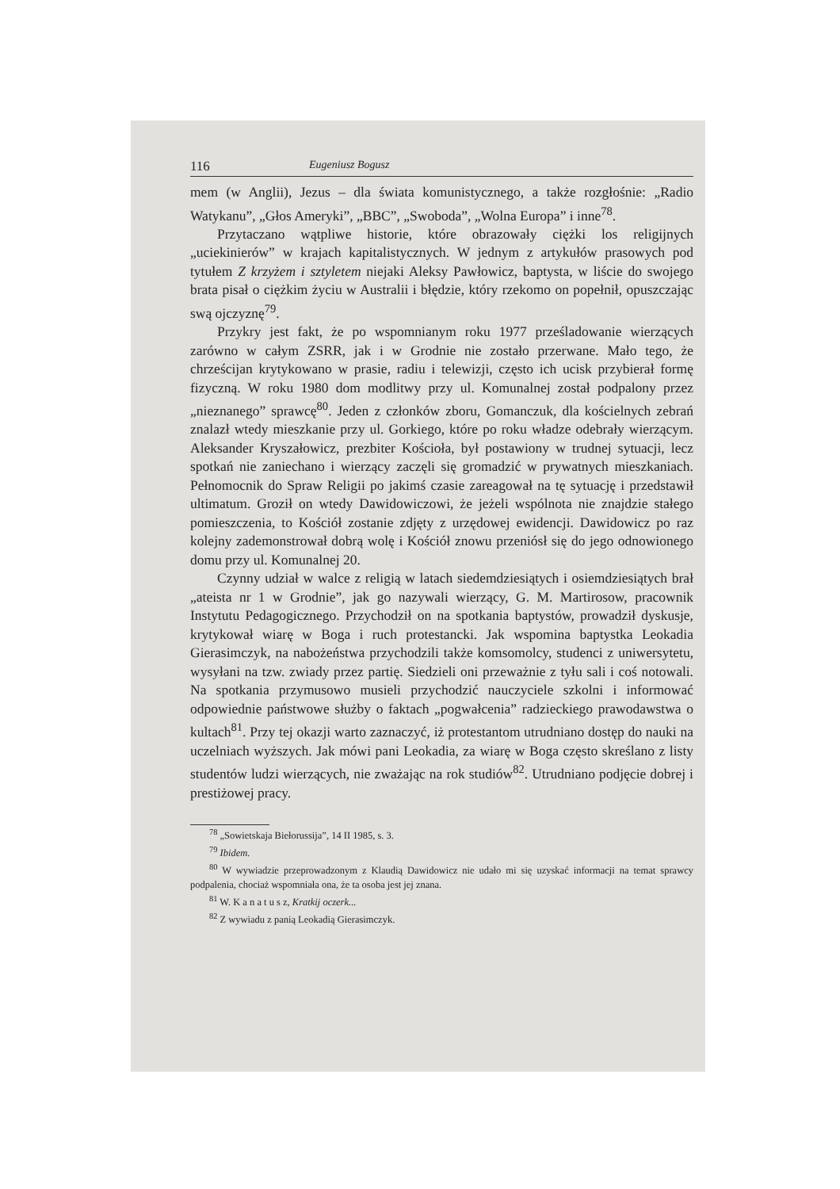116 Eugeniusz Bogusz
mem (w Anglii), Jezus – dla świata komunistycznego, a także rozgłośnie: „Radio Watykanu”, „Głos Ameryki”, „BBC”, „Swoboda”, „Wolna Europa” i inne<sup>78</sup>.
Przytaczano wątpliwe historie, które obrazowały ciężki los religijnych „uciekinierów” w krajach kapitalistycznych. W jednym z artykułów prasowych pod tytułem Z krzyżem i sztyletem niejaki Aleksy Pawłowicz, baptysta, w liście do swojego brata pisał o ciężkim życiu w Australii i błędzie, który rzekomo on popełnił, opuszczając swą ojczyznę<sup>79</sup>.
Przykry jest fakt, że po wspomnianym roku 1977 prześladowanie wierzących zarówno w całym ZSRR, jak i w Grodnie nie zostało przerwane. Mało tego, że chrześcijan krytykowano w prasie, radiu i telewizji, często ich ucisk przybierał formę fizyczną. W roku 1980 dom modlitwy przy ul. Komunalnej został podpalony przez „nieznanego” sprawcę<sup>80</sup>. Jeden z członków zboru, Gomanczuk, dla kościelnych zebrań znalazł wtedy mieszkanie przy ul. Gorkiego, które po roku władze odebrały wierzącym. Aleksander Kryszałowicz, prezbiter Kościoła, był postawiony w trudnej sytuacji, lecz spotkań nie zaniechano i wierzący zaczęli się gromadzić w prywatnych mieszkaniach. Pełnomocnik do Spraw Religii po jakimś czasie zareagował na tę sytuację i przedstawił ultimatum. Groził on wtedy Dawidowiczowi, że jeżeli wspólnota nie znajdzie stałego pomieszczenia, to Kościół zostanie zdjęty z urzędowej ewidencji. Dawidowicz po raz kolejny zademonstrował dobrą wolę i Kościół znowu przeniósł się do jego odnowionego domu przy ul. Komunalnej 20.
Czynny udział w walce z religią w latach siedemdziesiątych i osiemdziesiątych brał „ateista nr 1 w Grodnie”, jak go nazywali wierzący, G. M. Martirosow, pracownik Instytutu Pedagogicznego. Przychodził on na spotkania baptystów, prowadził dyskusje, krytykował wiarę w Boga i ruch protestancki. Jak wspomina baptystka Leokadia Gierasimczyk, na nabożeństwa przychodzili także komsomolcy, studenci z uniwersytetu, wysyłani na tzw. zwiady przez partię. Siedzieli oni przeważnie z tyłu sali i coś notowali. Na spotkania przymusowo musieli przychodzić nauczyciele szkolni i informować odpowiednie państwowe służby o faktach „pogwałcenia” radzieckiego prawodawstwa o kultach<sup>81</sup>. Przy tej okazji warto zaznaczyć, iż protestantom utrudniano dostęp do nauki na uczelniach wyższych. Jak mówi pani Leokadia, za wiarę w Boga często skreślano z listy studentów ludzi wierzących, nie zważając na rok studiów<sup>82</sup>. Utrudniano podjęcie dobrej i prestiżowej pracy.
<sup>78</sup> „Sowietskaja Biełorussija”, 14 II 1985, s. 3.
<sup>79</sup> Ibidem.
<sup>80</sup> W wywiadzie przeprowadzonym z Klaudią Dawidowicz nie udało mi się uzyskać informacji na temat sprawcy podpalenia, chociaż wspomniała ona, że ta osoba jest jej znana.
<sup>81</sup> W. K a n a t u s z, Kratkij oczerk...
<sup>82</sup> Z wywiadu z panią Leokadią Gierasimczyk.